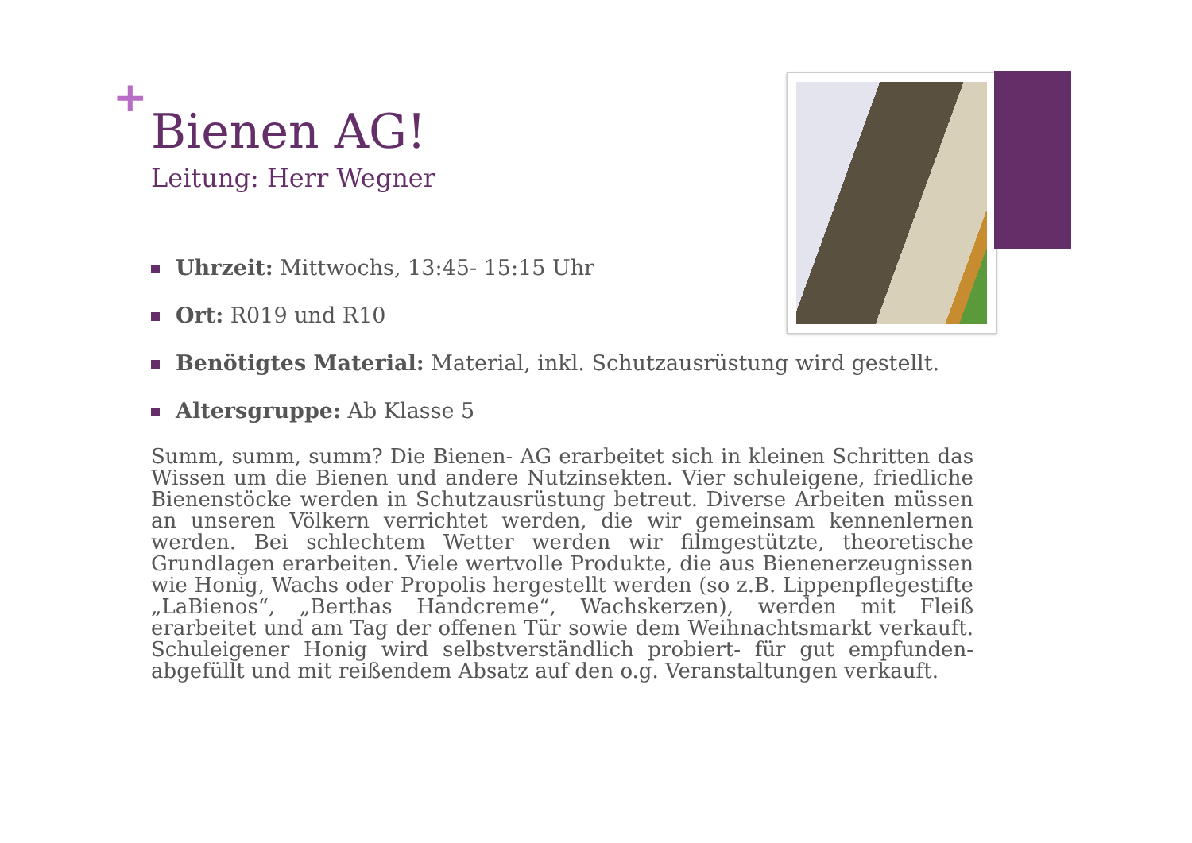+
Bienen AG!
Leitung: Herr Wegner
Uhrzeit: Mittwochs, 13:45- 15:15 Uhr
Ort: R019 und R10
Benötigtes Material: Material, inkl. Schutzausrüstung wird gestellt.
Altersgruppe: Ab Klasse 5
Summ, summ, summ? Die Bienen- AG erarbeitet sich in kleinen Schritten das Wissen um die Bienen und andere Nutzinsekten. Vier schuleigene, friedliche Bienenstöcke werden in Schutzausrüstung betreut. Diverse Arbeiten müssen an unseren Völkern verrichtet werden, die wir gemeinsam kennenlernen werden. Bei schlechtem Wetter werden wir filmgestützte, theoretische Grundlagen erarbeiten. Viele wertvolle Produkte, die aus Bienenerzeugnissen wie Honig, Wachs oder Propolis hergestellt werden (so z.B. Lippenpflegestifte „LaBienos“, „Berthas Handcreme“, Wachskerzen), werden mit Fleiß erarbeitet und am Tag der offenen Tür sowie dem Weihnachtsmarkt verkauft. Schuleigener Honig wird selbstverständlich probiert- für gut empfunden- abgefüllt und mit reißendem Absatz auf den o.g. Veranstaltungen verkauft.